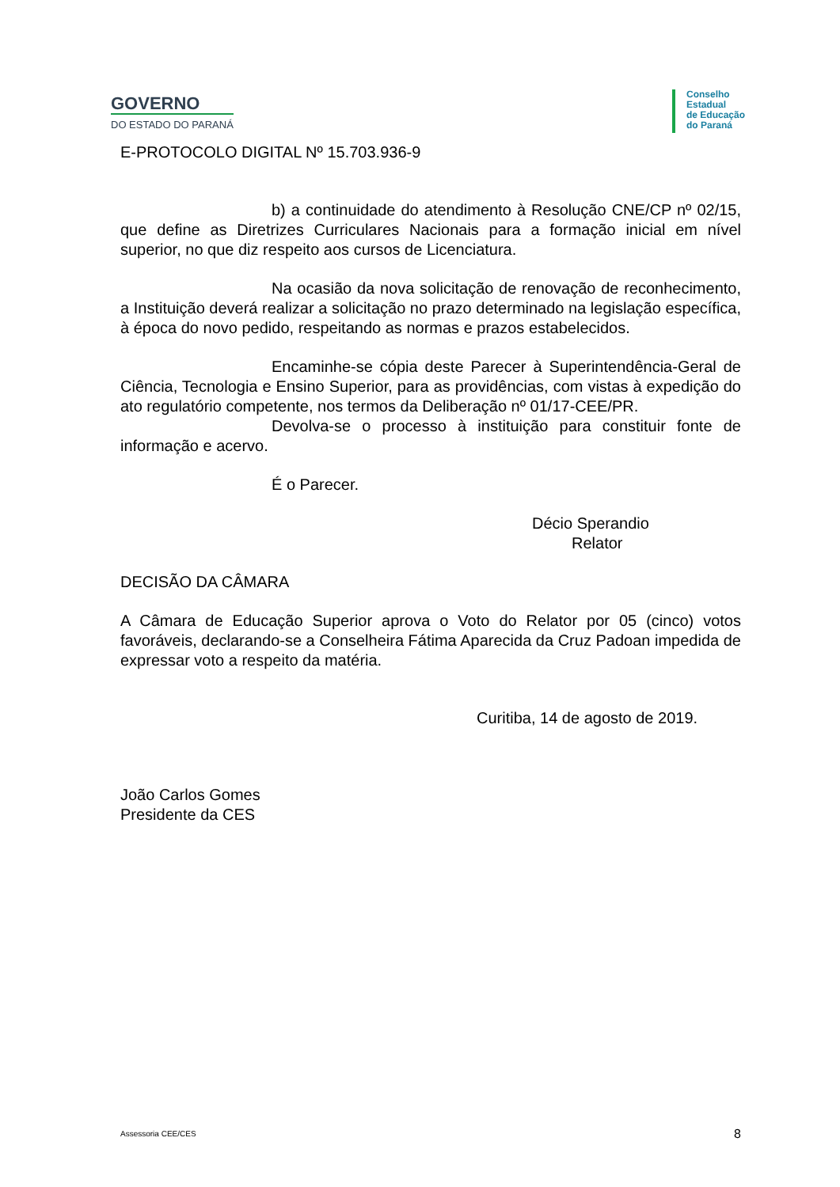GOVERNO
DO ESTADO DO PARANÁ
Conselho
Estadual
de Educação
do Paraná
E-PROTOCOLO DIGITAL Nº 15.703.936-9
b) a continuidade do atendimento à Resolução CNE/CP nº 02/15, que define as Diretrizes Curriculares Nacionais para a formação inicial em nível superior, no que diz respeito aos cursos de Licenciatura.
Na ocasião da nova solicitação de renovação de reconhecimento, a Instituição deverá realizar a solicitação no prazo determinado na legislação específica, à época do novo pedido, respeitando as normas e prazos estabelecidos.
Encaminhe-se cópia deste Parecer à Superintendência-Geral de Ciência, Tecnologia e Ensino Superior, para as providências, com vistas à expedição do ato regulatório competente, nos termos da Deliberação nº 01/17-CEE/PR.
Devolva-se o processo à instituição para constituir fonte de informação e acervo.
É o Parecer.
Décio Sperandio
Relator
DECISÃO DA CÂMARA
A Câmara de Educação Superior aprova o Voto do Relator por 05 (cinco) votos favoráveis, declarando-se a Conselheira Fátima Aparecida da Cruz Padoan impedida de expressar voto a respeito da matéria.
Curitiba, 14 de agosto de 2019.
João Carlos Gomes
Presidente da CES
Assessoria CEE/CES 8